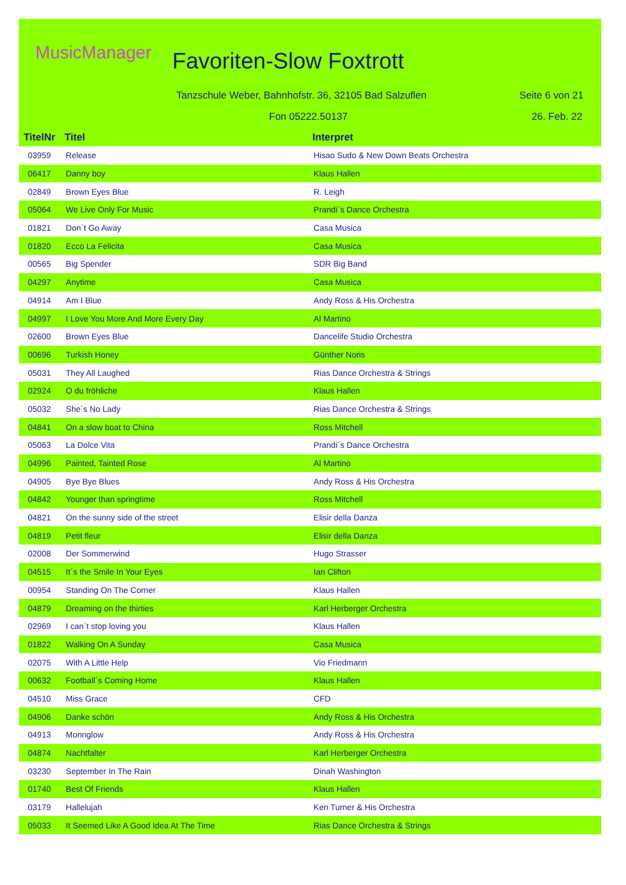MusicManager Favoriten-Slow Foxtrott
Tanzschule Weber, Bahnhofstr. 36, 32105 Bad Salzuflen
Seite 6 von 21
Fon 05222.50137 26. Feb. 22
| TitelNr | Titel | Interpret |
| --- | --- | --- |
| 03959 | Release | Hisao Sudo & New Down Beats Orchestra |
| 06417 | Danny boy | Klaus Hallen |
| 02849 | Brown Eyes Blue | R. Leigh |
| 05064 | We Live Only For Music | Prandi´s Dance Orchestra |
| 01821 | Don´t Go Away | Casa Musica |
| 01820 | Ecco La Felicita | Casa Musica |
| 00565 | Big Spender | SDR Big Band |
| 04297 | Anytime | Casa Musica |
| 04914 | Am I Blue | Andy Ross & His Orchestra |
| 04997 | I Love You More And More Every Day | Al Martino |
| 02600 | Brown Eyes Blue | Dancelife Studio Orchestra |
| 00696 | Turkish Honey | Günther Noris |
| 05031 | They All Laughed | Rias Dance Orchestra & Strings |
| 02924 | O du fröhliche | Klaus Hallen |
| 05032 | She´s No Lady | Rias Dance Orchestra & Strings |
| 04841 | On a slow boat to China | Ross Mitchell |
| 05063 | La Dolce Vita | Prandi´s Dance Orchestra |
| 04996 | Painted, Tainted Rose | Al Martino |
| 04905 | Bye Bye Blues | Andy Ross & His Orchestra |
| 04842 | Younger than springtime | Ross Mitchell |
| 04821 | On the sunny side of the street | Elisir della Danza |
| 04819 | Petit fleur | Elisir della Danza |
| 02008 | Der Sommerwind | Hugo Strasser |
| 04515 | It´s the Smile In Your Eyes | Ian Clifton |
| 00954 | Standing On The Corner | Klaus Hallen |
| 04879 | Dreaming on the thirties | Karl Herberger Orchestra |
| 02969 | I can´t stop loving you | Klaus Hallen |
| 01822 | Walking On A Sunday | Casa Musica |
| 02075 | With A Little Help | Vio Friedmann |
| 00632 | Football´s Coming Home | Klaus Hallen |
| 04510 | Miss Grace | CFD |
| 04906 | Danke schön | Andy Ross & His Orchestra |
| 04913 | Monnglow | Andy Ross & His Orchestra |
| 04874 | Nachtfalter | Karl Herberger Orchestra |
| 03230 | September In The Rain | Dinah Washington |
| 01740 | Best Of Friends | Klaus Hallen |
| 03179 | Hallelujah | Ken Turner & His Orchestra |
| 05033 | It Seemed Like A Good Idea At The Time | Rias Dance Orchestra & Strings |